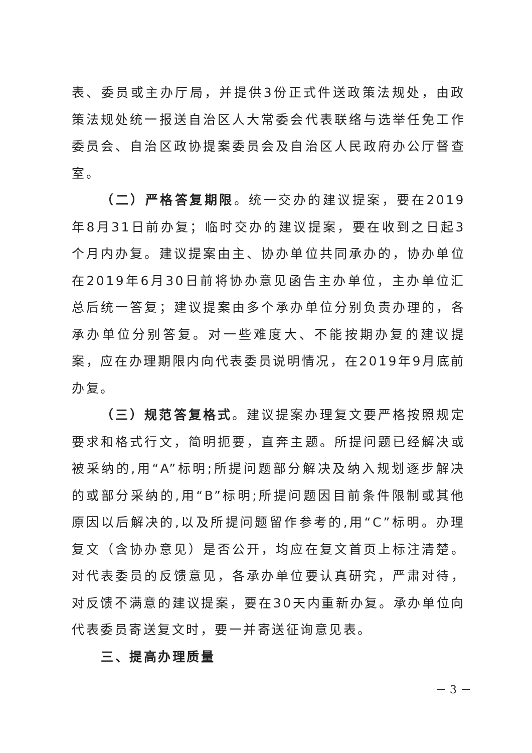表、委员或主办厅局，并提供3份正式件送政策法规处，由政策法规处统一报送自治区人大常委会代表联络与选举任免工作委员会、自治区政协提案委员会及自治区人民政府办公厅督查室。
（二）严格答复期限。统一交办的建议提案，要在2019年8月31日前办复；临时交办的建议提案，要在收到之日起3个月内办复。建议提案由主、协办单位共同承办的，协办单位在2019年6月30日前将协办意见函告主办单位，主办单位汇总后统一答复；建议提案由多个承办单位分别负责办理的，各承办单位分别答复。对一些难度大、不能按期办复的建议提案，应在办理期限内向代表委员说明情况，在2019年9月底前办复。
（三）规范答复格式。建议提案办理复文要严格按照规定要求和格式行文，简明扼要，直奔主题。所提问题已经解决或被采纳的,用“A”标明;所提问题部分解决及纳入规划逐步解决的或部分采纳的,用“B”标明;所提问题因目前条件限制或其他原因以后解决的,以及所提问题留作参考的,用“C”标明。办理复文（含协办意见）是否公开，均应在复文首页上标注清楚。对代表委员的反馈意见，各承办单位要认真研究，严肃对待，对反馈不满意的建议提案，要在30天内重新办复。承办单位向代表委员寄送复文时，要一并寄送征询意见表。
三、提高办理质量
－ 3 －